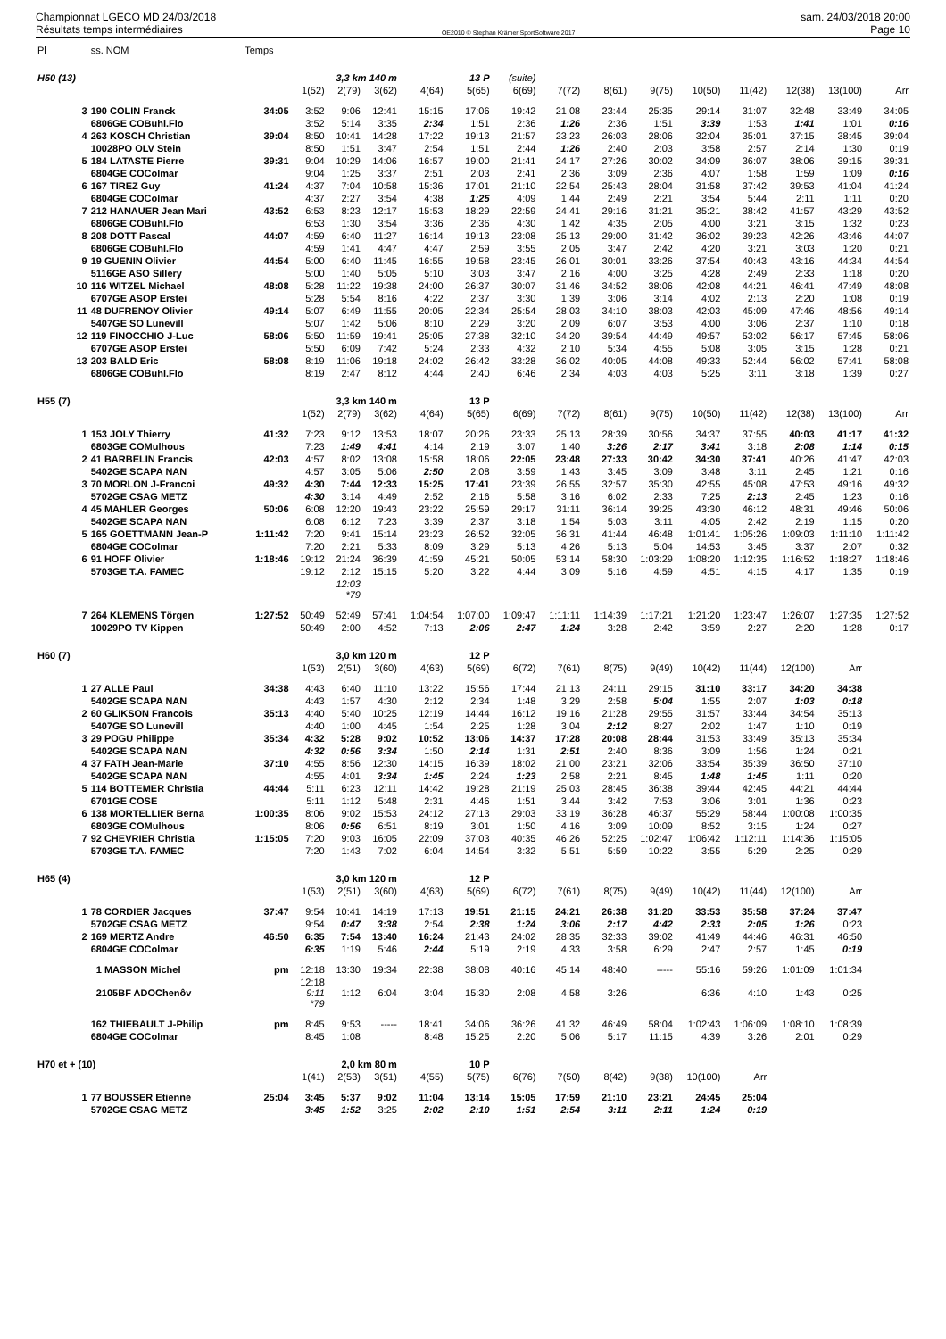Championnat LGECO MD 24/03/2018
Résultats temps intermédiaires
OE2010 © Stephan Krämer SportSoftware 2017
sam. 24/03/2018 20:00
Page 10
| Pl | ss. NOM | Temps | | | | | | | | | | | | | | |
| --- | --- | --- | --- | --- | --- | --- | --- | --- | --- | --- | --- | --- | --- | --- | --- | --- |
| H50 (13) | | | 3,3 km 140 m | | | 13 P | | (suite) | | | | | | | | |
| | | | 1(52) | 2(79) | 3(62) | 4(64) | 5(65) | 6(69) | 7(72) | 8(61) | 9(75) | 10(50) | 11(42) | 12(38) | 13(100) | Arr |
| 3 | 190 COLIN Franck | 34:05 | 3:52 | 9:06 | 12:41 | 15:15 | 17:06 | 19:42 | 21:08 | 23:44 | 25:35 | 29:14 | 31:07 | 32:48 | 33:49 | 34:05 |
| | 6806GE COBuhl.Flo | | 3:52 | 5:14 | 3:35 | 2:34 | 1:51 | 2:36 | 1:26 | 2:36 | 1:51 | 3:39 | 1:53 | 1:41 | 1:01 | 0:16 |
| 4 | 263 KOSCH Christian | 39:04 | 8:50 | 10:41 | 14:28 | 17:22 | 19:13 | 21:57 | 23:23 | 26:03 | 28:06 | 32:04 | 35:01 | 37:15 | 38:45 | 39:04 |
| | 10028PO OLV Stein | | 8:50 | 1:51 | 3:47 | 2:54 | 1:51 | 2:44 | 1:26 | 2:40 | 2:03 | 3:58 | 2:57 | 2:14 | 1:30 | 0:19 |
| 5 | 184 LATASTE Pierre | 39:31 | 9:04 | 10:29 | 14:06 | 16:57 | 19:00 | 21:41 | 24:17 | 27:26 | 30:02 | 34:09 | 36:07 | 38:06 | 39:15 | 39:31 |
| | 6804GE COColmar | | 9:04 | 1:25 | 3:37 | 2:51 | 2:03 | 2:41 | 2:36 | 3:09 | 2:36 | 4:07 | 1:58 | 1:59 | 1:09 | 0:16 |
| 6 | 167 TIREZ Guy | 41:24 | 4:37 | 7:04 | 10:58 | 15:36 | 17:01 | 21:10 | 22:54 | 25:43 | 28:04 | 31:58 | 37:42 | 39:53 | 41:04 | 41:24 |
| | 6804GE COColmar | | 4:37 | 2:27 | 3:54 | 4:38 | 1:25 | 4:09 | 1:44 | 2:49 | 2:21 | 3:54 | 5:44 | 2:11 | 1:11 | 0:20 |
| 7 | 212 HANAUER Jean Mari | 43:52 | 6:53 | 8:23 | 12:17 | 15:53 | 18:29 | 22:59 | 24:41 | 29:16 | 31:21 | 35:21 | 38:42 | 41:57 | 43:29 | 43:52 |
| | 6806GE COBuhl.Flo | | 6:53 | 1:30 | 3:54 | 3:36 | 2:36 | 4:30 | 1:42 | 4:35 | 2:05 | 4:00 | 3:21 | 3:15 | 1:32 | 0:23 |
| 8 | 208 DOTT Pascal | 44:07 | 4:59 | 6:40 | 11:27 | 16:14 | 19:13 | 23:08 | 25:13 | 29:00 | 31:42 | 36:02 | 39:23 | 42:26 | 43:46 | 44:07 |
| | 6806GE COBuhl.Flo | | 4:59 | 1:41 | 4:47 | 4:47 | 2:59 | 3:55 | 2:05 | 3:47 | 2:42 | 4:20 | 3:21 | 3:03 | 1:20 | 0:21 |
| 9 | 19 GUENIN Olivier | 44:54 | 5:00 | 6:40 | 11:45 | 16:55 | 19:58 | 23:45 | 26:01 | 30:01 | 33:26 | 37:54 | 40:43 | 43:16 | 44:34 | 44:54 |
| | 5116GE ASO Sillery | | 5:00 | 1:40 | 5:05 | 5:10 | 3:03 | 3:47 | 2:16 | 4:00 | 3:25 | 4:28 | 2:49 | 2:33 | 1:18 | 0:20 |
| 10 | 116 WITZEL Michael | 48:08 | 5:28 | 11:22 | 19:38 | 24:00 | 26:37 | 30:07 | 31:46 | 34:52 | 38:06 | 42:08 | 44:21 | 46:41 | 47:49 | 48:08 |
| | 6707GE ASOP Erstei | | 5:28 | 5:54 | 8:16 | 4:22 | 2:37 | 3:30 | 1:39 | 3:06 | 3:14 | 4:02 | 2:13 | 2:20 | 1:08 | 0:19 |
| 11 | 48 DUFRENOY Olivier | 49:14 | 5:07 | 6:49 | 11:55 | 20:05 | 22:34 | 25:54 | 28:03 | 34:10 | 38:03 | 42:03 | 45:09 | 47:46 | 48:56 | 49:14 |
| | 5407GE SO Lunevill | | 5:07 | 1:42 | 5:06 | 8:10 | 2:29 | 3:20 | 2:09 | 6:07 | 3:53 | 4:00 | 3:06 | 2:37 | 1:10 | 0:18 |
| 12 | 119 FINOCCHIO J-Luc | 58:06 | 5:50 | 11:59 | 19:41 | 25:05 | 27:38 | 32:10 | 34:20 | 39:54 | 44:49 | 49:57 | 53:02 | 56:17 | 57:45 | 58:06 |
| | 6707GE ASOP Erstei | | 5:50 | 6:09 | 7:42 | 5:24 | 2:33 | 4:32 | 2:10 | 5:34 | 4:55 | 5:08 | 3:05 | 3:15 | 1:28 | 0:21 |
| 13 | 203 BALD Eric | 58:08 | 8:19 | 11:06 | 19:18 | 24:02 | 26:42 | 33:28 | 36:02 | 40:05 | 44:08 | 49:33 | 52:44 | 56:02 | 57:41 | 58:08 |
| | 6806GE COBuhl.Flo | | 8:19 | 2:47 | 8:12 | 4:44 | 2:40 | 6:46 | 2:34 | 4:03 | 4:03 | 5:25 | 3:11 | 3:18 | 1:39 | 0:27 |
| H55 (7) | | | 3,3 km 140 m | | | 13 P | | | | | | | | | | |
| | | | 1(52) | 2(79) | 3(62) | 4(64) | 5(65) | 6(69) | 7(72) | 8(61) | 9(75) | 10(50) | 11(42) | 12(38) | 13(100) | Arr |
| 1 | 153 JOLY Thierry | 41:32 | 7:23 | 9:12 | 13:53 | 18:07 | 20:26 | 23:33 | 25:13 | 28:39 | 30:56 | 34:37 | 37:55 | 40:03 | 41:17 | 41:32 |
| | 6803GE COMulhous | | 7:23 | 1:49 | 4:41 | 4:14 | 2:19 | 3:07 | 1:40 | 3:26 | 2:17 | 3:41 | 3:18 | 2:08 | 1:14 | 0:15 |
| 2 | 41 BARBELIN Francis | 42:03 | 4:57 | 8:02 | 13:08 | 15:58 | 18:06 | 22:05 | 23:48 | 27:33 | 30:42 | 34:30 | 37:41 | 40:26 | 41:47 | 42:03 |
| | 5402GE SCAPA NAN | | 4:57 | 3:05 | 5:06 | 2:50 | 2:08 | 3:59 | 1:43 | 3:45 | 3:09 | 3:48 | 3:11 | 2:45 | 1:21 | 0:16 |
| 3 | 70 MORLON J-Francoi | 49:32 | 4:30 | 7:44 | 12:33 | 15:25 | 17:41 | 23:39 | 26:55 | 32:57 | 35:30 | 42:55 | 45:08 | 47:53 | 49:16 | 49:32 |
| | 5702GE CSAG METZ | | 4:30 | 3:14 | 4:49 | 2:52 | 2:16 | 5:58 | 3:16 | 6:02 | 2:33 | 7:25 | 2:13 | 2:45 | 1:23 | 0:16 |
| 4 | 45 MAHLER Georges | 50:06 | 6:08 | 12:20 | 19:43 | 23:22 | 25:59 | 29:17 | 31:11 | 36:14 | 39:25 | 43:30 | 46:12 | 48:31 | 49:46 | 50:06 |
| | 5402GE SCAPA NAN | | 6:08 | 6:12 | 7:23 | 3:39 | 2:37 | 3:18 | 1:54 | 5:03 | 3:11 | 4:05 | 2:42 | 2:19 | 1:15 | 0:20 |
| 5 | 165 GOETTMANN Jean-P | 1:11:42 | 7:20 | 9:41 | 15:14 | 23:23 | 26:52 | 32:05 | 36:31 | 41:44 | 46:48 | 1:01:41 | 1:05:26 | 1:09:03 | 1:11:10 | 1:11:42 |
| | 6804GE COColmar | | 7:20 | 2:21 | 5:33 | 8:09 | 3:29 | 5:13 | 4:26 | 5:13 | 5:04 | 14:53 | 3:45 | 3:37 | 2:07 | 0:32 |
| 6 | 91 HOFF Olivier | 1:18:46 | 19:12 | 21:24 | 36:39 | 41:59 | 45:21 | 50:05 | 53:14 | 58:30 | 1:03:29 | 1:08:20 | 1:12:35 | 1:16:52 | 1:18:27 | 1:18:46 |
| | 5703GE T.A. FAMEC | | 19:12 | 2:12 | 15:15 | 5:20 | 3:22 | 4:44 | 3:09 | 5:16 | 4:59 | 4:51 | 4:15 | 4:17 | 1:35 | 0:19 |
| | | | | 12:03 *79 | | | | | | | | | | | | |
| 7 | 264 KLEMENS Törgen | 1:27:52 | 50:49 | 52:49 | 57:41 | 1:04:54 | 1:07:00 | 1:09:47 | 1:11:11 | 1:14:39 | 1:17:21 | 1:21:20 | 1:23:47 | 1:26:07 | 1:27:35 | 1:27:52 |
| | 10029PO TV Kippen | | 50:49 | 2:00 | 4:52 | 7:13 | 2:06 | 2:47 | 1:24 | 3:28 | 2:42 | 3:59 | 2:27 | 2:20 | 1:28 | 0:17 |
| H60 (7) | | | 3,0 km 120 m | | | 12 P | | | | | | | | | | |
| | | | 1(53) | 2(51) | 3(60) | 4(63) | 5(69) | 6(72) | 7(61) | 8(75) | 9(49) | 10(42) | 11(44) | 12(100) | Arr | |
| 1 | 27 ALLE Paul | 34:38 | 4:43 | 6:40 | 11:10 | 13:22 | 15:56 | 17:44 | 21:13 | 24:11 | 29:15 | 31:10 | 33:17 | 34:20 | 34:38 | |
| | 5402GE SCAPA NAN | | 4:43 | 1:57 | 4:30 | 2:12 | 2:34 | 1:48 | 3:29 | 2:58 | 5:04 | 1:55 | 2:07 | 1:03 | 0:18 | |
| 2 | 60 GLIKSON Francois | 35:13 | 4:40 | 5:40 | 10:25 | 12:19 | 14:44 | 16:12 | 19:16 | 21:28 | 29:55 | 31:57 | 33:44 | 34:54 | 35:13 | |
| | 5407GE SO Lunevill | | 4:40 | 1:00 | 4:45 | 1:54 | 2:25 | 1:28 | 3:04 | 2:12 | 8:27 | 2:02 | 1:47 | 1:10 | 0:19 | |
| 3 | 29 POGU Philippe | 35:34 | 4:32 | 5:28 | 9:02 | 10:52 | 13:06 | 14:37 | 17:28 | 20:08 | 28:44 | 31:53 | 33:49 | 35:13 | 35:34 | |
| | 5402GE SCAPA NAN | | 4:32 | 0:56 | 3:34 | 1:50 | 2:14 | 1:31 | 2:51 | 2:40 | 8:36 | 3:09 | 1:56 | 1:24 | 0:21 | |
| 4 | 37 FATH Jean-Marie | 37:10 | 4:55 | 8:56 | 12:30 | 14:15 | 16:39 | 18:02 | 21:00 | 23:21 | 32:06 | 33:54 | 35:39 | 36:50 | 37:10 | |
| | 5402GE SCAPA NAN | | 4:55 | 4:01 | 3:34 | 1:45 | 2:24 | 1:23 | 2:58 | 2:21 | 8:45 | 1:48 | 1:45 | 1:11 | 0:20 | |
| 5 | 114 BOTTEMER Christia | 44:44 | 5:11 | 6:23 | 12:11 | 14:42 | 19:28 | 21:19 | 25:03 | 28:45 | 36:38 | 39:44 | 42:45 | 44:21 | 44:44 | |
| | 6701GE COSE | | 5:11 | 1:12 | 5:48 | 2:31 | 4:46 | 1:51 | 3:44 | 3:42 | 7:53 | 3:06 | 3:01 | 1:36 | 0:23 | |
| 6 | 138 MORTELLIER Berna | 1:00:35 | 8:06 | 9:02 | 15:53 | 24:12 | 27:13 | 29:03 | 33:19 | 36:28 | 46:37 | 55:29 | 58:44 | 1:00:08 | 1:00:35 | |
| | 6803GE COMulhous | | 8:06 | 0:56 | 6:51 | 8:19 | 3:01 | 1:50 | 4:16 | 3:09 | 10:09 | 8:52 | 3:15 | 1:24 | 0:27 | |
| 7 | 92 CHEVRIER Christia | 1:15:05 | 7:20 | 9:03 | 16:05 | 22:09 | 37:03 | 40:35 | 46:26 | 52:25 | 1:02:47 | 1:06:42 | 1:12:11 | 1:14:36 | 1:15:05 | |
| | 5703GE T.A. FAMEC | | 7:20 | 1:43 | 7:02 | 6:04 | 14:54 | 3:32 | 5:51 | 5:59 | 10:22 | 3:55 | 5:29 | 2:25 | 0:29 | |
| H65 (4) | | | 3,0 km 120 m | | | 12 P | | | | | | | | | | |
| | | | 1(53) | 2(51) | 3(60) | 4(63) | 5(69) | 6(72) | 7(61) | 8(75) | 9(49) | 10(42) | 11(44) | 12(100) | Arr | |
| 1 | 78 CORDIER Jacques | 37:47 | 9:54 | 10:41 | 14:19 | 17:13 | 19:51 | 21:15 | 24:21 | 26:38 | 31:20 | 33:53 | 35:58 | 37:24 | 37:47 | |
| | 5702GE CSAG METZ | | 9:54 | 0:47 | 3:38 | 2:54 | 2:38 | 1:24 | 3:06 | 2:17 | 4:42 | 2:33 | 2:05 | 1:26 | 0:23 | |
| 2 | 169 MERTZ Andre | 46:50 | 6:35 | 7:54 | 13:40 | 16:24 | 21:43 | 24:02 | 28:35 | 32:33 | 39:02 | 41:49 | 44:46 | 46:31 | 46:50 | |
| | 6804GE COColmar | | 6:35 | 1:19 | 5:46 | 2:44 | 5:19 | 2:19 | 4:33 | 3:58 | 6:29 | 2:47 | 2:57 | 1:45 | 0:19 | |
| | 1 MASSON Michel | pm | 12:18 | 13:30 | 19:34 | 22:38 | 38:08 | 40:16 | 45:14 | 48:40 | ----- | 55:16 | 59:26 | 1:01:09 | 1:01:34 | |
| | 2105BF ADOChenôv | | 12:18 9:11 *79 | 1:12 | 6:04 | 3:04 | 15:30 | 2:08 | 4:58 | 3:26 | | 6:36 | 4:10 | 1:43 | 0:25 | |
| | 162 THIEBAULT J-Philip | pm | 8:45 | 9:53 | ----- | 18:41 | 34:06 | 36:26 | 41:32 | 46:49 | 58:04 | 1:02:43 | 1:06:09 | 1:08:10 | 1:08:39 | |
| | 6804GE COColmar | | 8:45 | 1:08 | | 8:48 | 15:25 | 2:20 | 5:06 | 5:17 | 11:15 | 4:39 | 3:26 | 2:01 | 0:29 | |
| H70 et + (10) | | | 2,0 km 80 m | | | 10 P | | | | | | | | | | |
| | | | 1(41) | 2(53) | 3(51) | 4(55) | 5(75) | 6(76) | 7(50) | 8(42) | 9(38) | 10(100) | Arr | | | |
| 1 | 77 BOUSSER Etienne | 25:04 | 3:45 | 5:37 | 9:02 | 11:04 | 13:14 | 15:05 | 17:59 | 21:10 | 23:21 | 24:45 | 25:04 | | | |
| | 5702GE CSAG METZ | | 3:45 | 1:52 | 3:25 | 2:02 | 2:10 | 1:51 | 2:54 | 3:11 | 2:11 | 1:24 | 0:19 | | | |